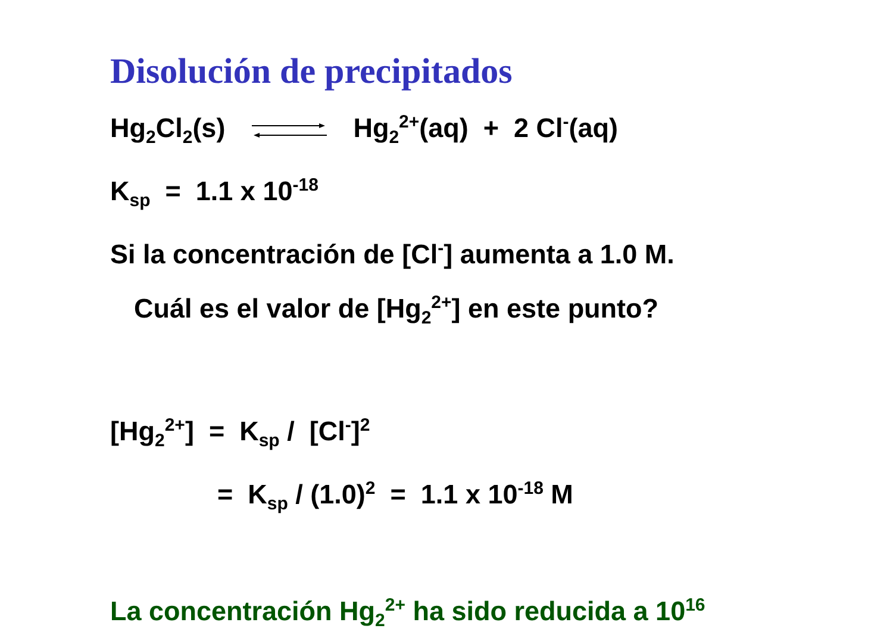Disolución de precipitados
Hg<sub>2</sub>Cl<sub>2</sub>(s) Hg<sub>2</sub><sup>2+</sup>(aq) + 2 Cl<sup>-</sup>(aq)
K<sub>sp</sub> = 1.1 x 10<sup>-18</sup>
Si la concentración de [Cl<sup>-</sup>] aumenta a 1.0 M.
Cuál es el valor de [Hg<sub>2</sub><sup>2+</sup>] en este punto?
[Hg<sub>2</sub><sup>2+</sup>] = K<sub>sp</sub> / [Cl<sup>-</sup>]<sup>2</sup>
= K<sub>sp</sub> / (1.0)<sup>2</sup> = 1.1 x 10<sup>-18</sup> M
La concentración Hg<sub>2</sub><sup>2+</sup> ha sido reducida a 10<sup>16</sup>